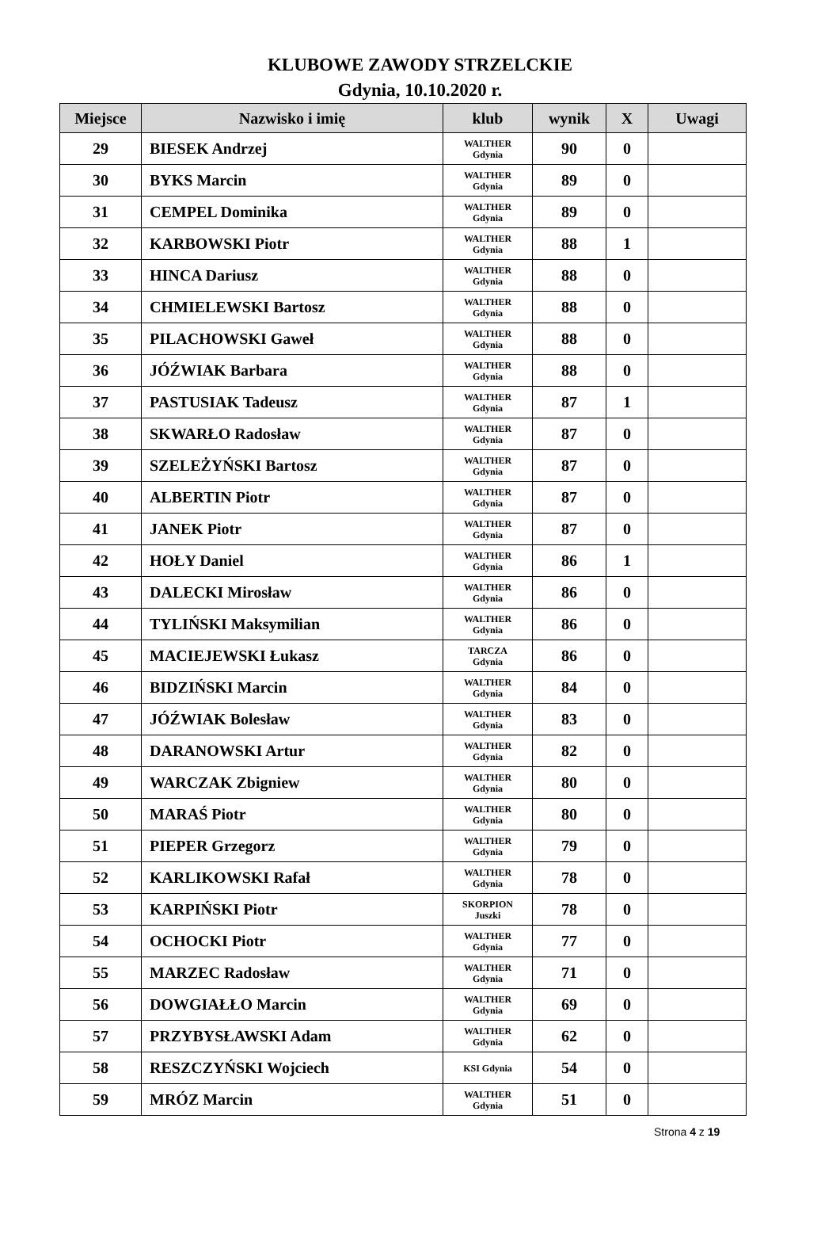KLUBOWE ZAWODY STRZELCKIE
Gdynia, 10.10.2020 r.
| Miejsce | Nazwisko i imię | klub | wynik | X | Uwagi |
| --- | --- | --- | --- | --- | --- |
| 29 | BIESEK Andrzej | WALTHER Gdynia | 90 | 0 | |
| 30 | BYKS Marcin | WALTHER Gdynia | 89 | 0 | |
| 31 | CEMPEL Dominika | WALTHER Gdynia | 89 | 0 | |
| 32 | KARBOWSKI Piotr | WALTHER Gdynia | 88 | 1 | |
| 33 | HINCA Dariusz | WALTHER Gdynia | 88 | 0 | |
| 34 | CHMIELEWSKI Bartosz | WALTHER Gdynia | 88 | 0 | |
| 35 | PILACHOWSKI Gaweł | WALTHER Gdynia | 88 | 0 | |
| 36 | JÓŹWIAK Barbara | WALTHER Gdynia | 88 | 0 | |
| 37 | PASTUSIAK Tadeusz | WALTHER Gdynia | 87 | 1 | |
| 38 | SKWARŁO Radosław | WALTHER Gdynia | 87 | 0 | |
| 39 | SZELEŻYŃSKI Bartosz | WALTHER Gdynia | 87 | 0 | |
| 40 | ALBERTIN Piotr | WALTHER Gdynia | 87 | 0 | |
| 41 | JANEK Piotr | WALTHER Gdynia | 87 | 0 | |
| 42 | HOŁY Daniel | WALTHER Gdynia | 86 | 1 | |
| 43 | DALECKI Mirosław | WALTHER Gdynia | 86 | 0 | |
| 44 | TYLIŃSKI Maksymilian | WALTHER Gdynia | 86 | 0 | |
| 45 | MACIEJEWSKI Łukasz | TARCZA Gdynia | 86 | 0 | |
| 46 | BIDZIŃSKI Marcin | WALTHER Gdynia | 84 | 0 | |
| 47 | JÓŹWIAK Bolesław | WALTHER Gdynia | 83 | 0 | |
| 48 | DARANOWSKI Artur | WALTHER Gdynia | 82 | 0 | |
| 49 | WARCZAK Zbigniew | WALTHER Gdynia | 80 | 0 | |
| 50 | MARAŚ Piotr | WALTHER Gdynia | 80 | 0 | |
| 51 | PIEPER Grzegorz | WALTHER Gdynia | 79 | 0 | |
| 52 | KARLIKOWSKI Rafał | WALTHER Gdynia | 78 | 0 | |
| 53 | KARPIŃSKI Piotr | SKORPION Juszki | 78 | 0 | |
| 54 | OCHOCKI Piotr | WALTHER Gdynia | 77 | 0 | |
| 55 | MARZEC Radosław | WALTHER Gdynia | 71 | 0 | |
| 56 | DOWGIAŁŁO Marcin | WALTHER Gdynia | 69 | 0 | |
| 57 | PRZYBYSŁAWSKI Adam | WALTHER Gdynia | 62 | 0 | |
| 58 | RESZCZYŃSKI Wojciech | KSI Gdynia | 54 | 0 | |
| 59 | MRÓZ Marcin | WALTHER Gdynia | 51 | 0 | |
Strona 4 z 19